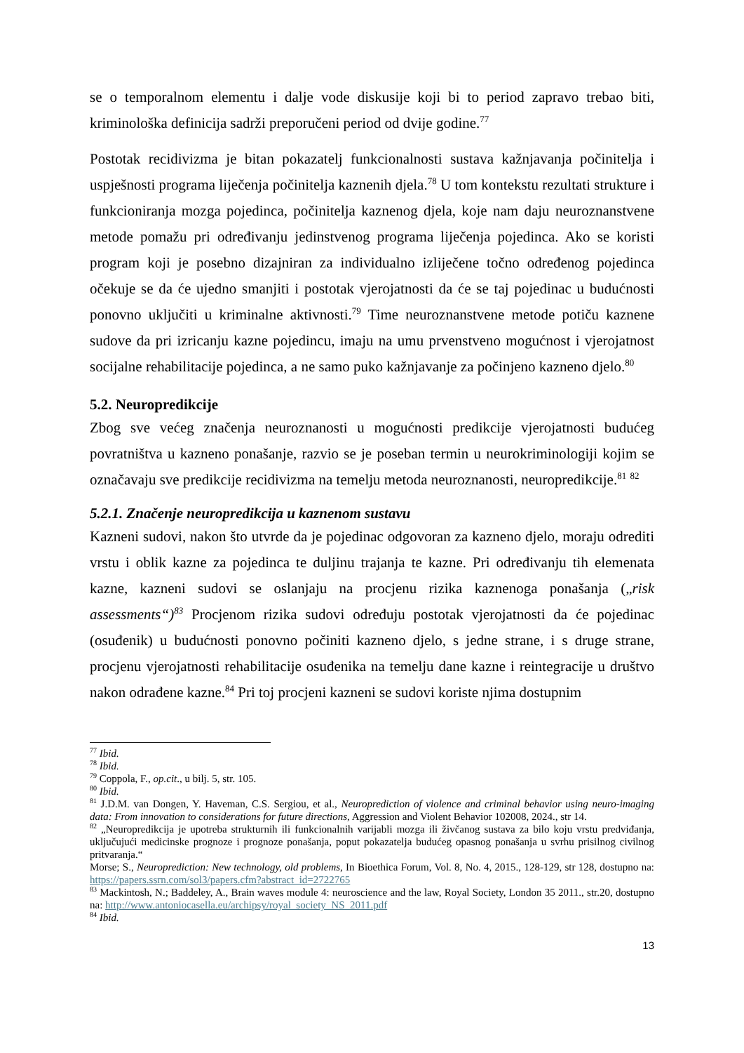se o temporalnom elementu i dalje vode diskusije koji bi to period zapravo trebao biti, kriminološka definicija sadrži preporučeni period od dvije godine.<sup>77</sup>
Postotak recidivizma je bitan pokazatelj funkcionalnosti sustava kažnjavanja počinitelja i uspješnosti programa liječenja počinitelja kaznenih djela.<sup>78</sup> U tom kontekstu rezultati strukture i funkcioniranja mozga pojedinca, počinitelja kaznenog djela, koje nam daju neuroznanstvene metode pomažu pri određivanju jedinstvenog programa liječenja pojedinca. Ako se koristi program koji je posebno dizajniran za individualno izliječene točno određenog pojedinca očekuje se da će ujedno smanjiti i postotak vjerojatnosti da će se taj pojedinac u budućnosti ponovno uključiti u kriminalne aktivnosti.<sup>79</sup> Time neuroznanstvene metode potiču kaznene sudove da pri izricanju kazne pojedincu, imaju na umu prvenstveno mogućnost i vjerojatnost socijalne rehabilitacije pojedinca, a ne samo puko kažnjavanje za počinjeno kazneno djelo.<sup>80</sup>
5.2. Neuropredikcije
Zbog sve većeg značenja neuroznanosti u mogućnosti predikcije vjerojatnosti budućeg povratništva u kazneno ponašanje, razvio se je poseban termin u neurokriminologiji kojim se označavaju sve predikcije recidivizma na temelju metoda neuroznanosti, neuropredikcije.<sup>81</sup> <sup>82</sup>
5.2.1. Značenje neuropredikcija u kaznenom sustavu
Kazneni sudovi, nakon što utvrde da je pojedinac odgovoran za kazneno djelo, moraju odrediti vrstu i oblik kazne za pojedinca te duljinu trajanja te kazne. Pri određivanju tih elemenata kazne, kazneni sudovi se oslanjaju na procjenu rizika kaznenoga ponašanja („risk assessments“)<sup>83</sup> Procjenom rizika sudovi određuju postotak vjerojatnosti da će pojedinac (osuđenik) u budućnosti ponovno počiniti kazneno djelo, s jedne strane, i s druge strane, procjenu vjerojatnosti rehabilitacije osuđenika na temelju dane kazne i reintegracije u društvo nakon odrađene kazne.<sup>84</sup> Pri toj procjeni kazneni se sudovi koriste njima dostupnim
<sup>77</sup> Ibid.
<sup>78</sup> Ibid.
<sup>79</sup> Coppola, F., op.cit., u bilj. 5, str. 105.
<sup>80</sup> Ibid.
<sup>81</sup> J.D.M. van Dongen, Y. Haveman, C.S. Sergiou, et al., Neuroprediction of violence and criminal behavior using neuro-imaging data: From innovation to considerations for future directions, Aggression and Violent Behavior 102008, 2024., str 14.
<sup>82</sup> „Neuropredikcija je upotreba strukturnih ili funkcionalnih varijabli mozga ili živčanog sustava za bilo koju vrstu predviđanja, uključujući medicinske prognoze i prognoze ponašanja, poput pokazatelja budućeg opasnog ponašanja u svrhu prisilnog civilnog pritvaranja.“
Morse; S., Neuroprediction: New technology, old problems, In Bioethica Forum, Vol. 8, No. 4, 2015., 128-129, str 128, dostupno na: https://papers.ssrn.com/sol3/papers.cfm?abstract_id=2722765
<sup>83</sup> Mackintosh, N.; Baddeley, A., Brain waves module 4: neuroscience and the law, Royal Society, London 35 2011., str.20, dostupno na: http://www.antoniocasella.eu/archipsy/royal_society_NS_2011.pdf
<sup>84</sup> Ibid.
13